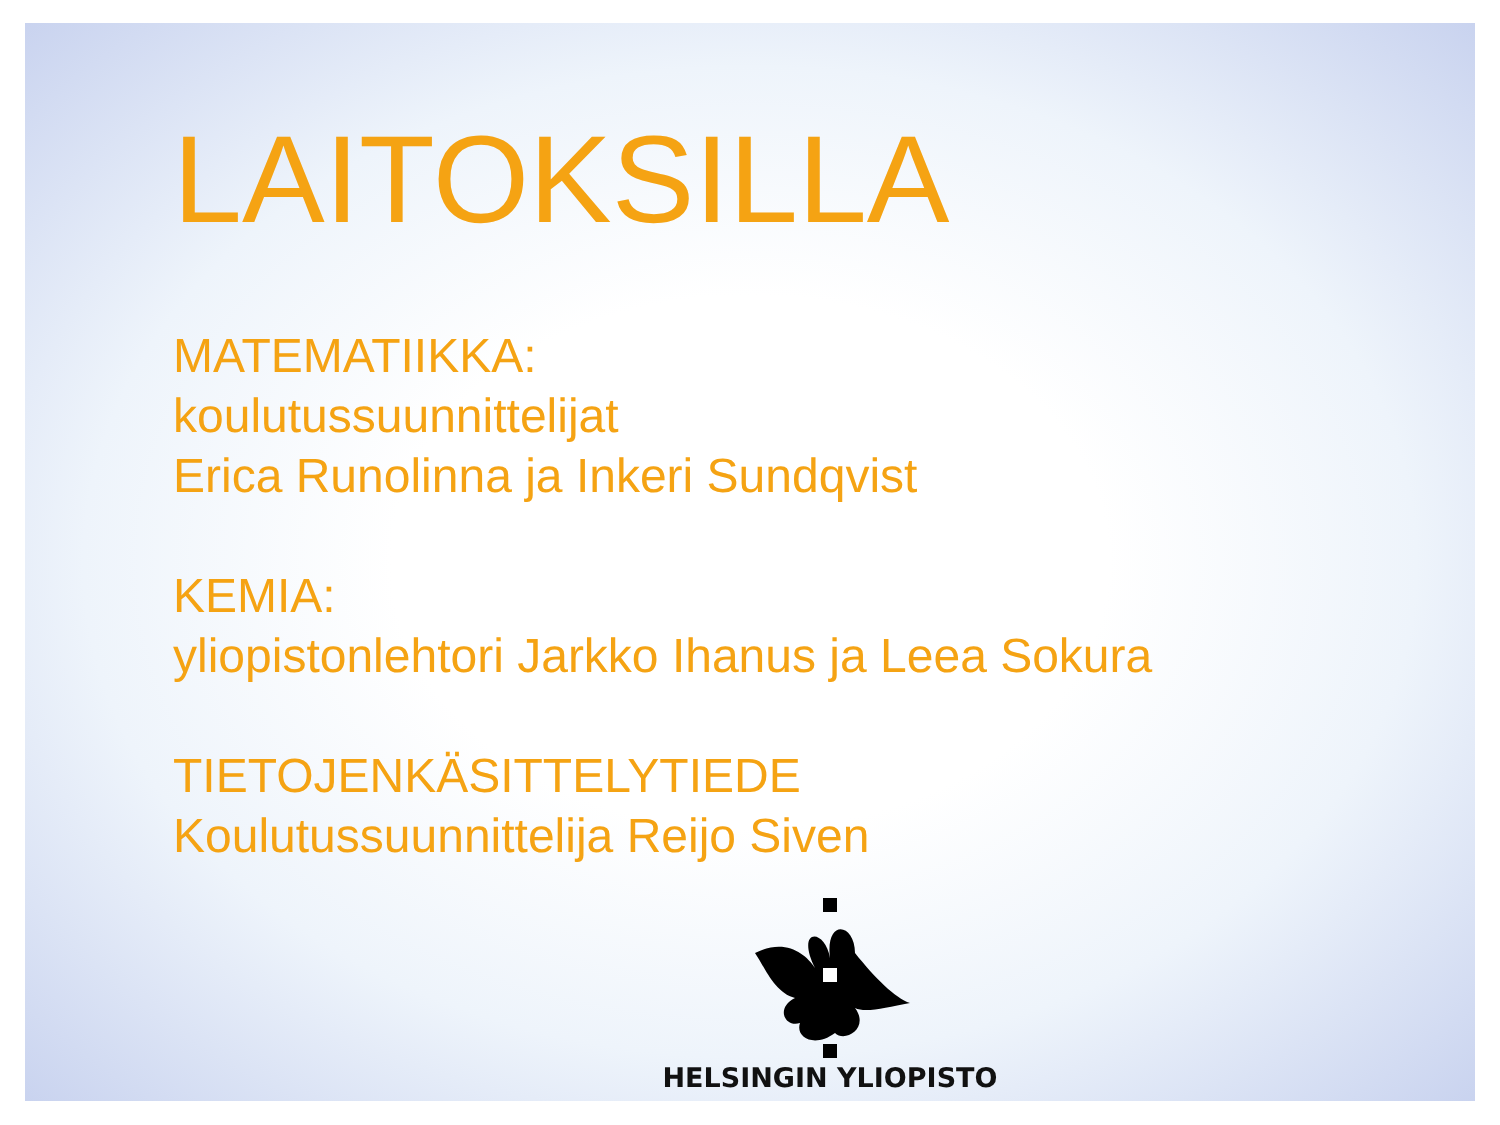LAITOKSILLA
MATEMATIIKKA:
koulutussuunnittelijat
Erica Runolinna ja Inkeri Sundqvist
KEMIA:
yliopistonlehtori Jarkko Ihanus ja Leea Sokura
TIETOJENKÄSITTELYTIEDE
Koulutussuunnittelija Reijo Siven
HELSINGIN YLIOPISTO